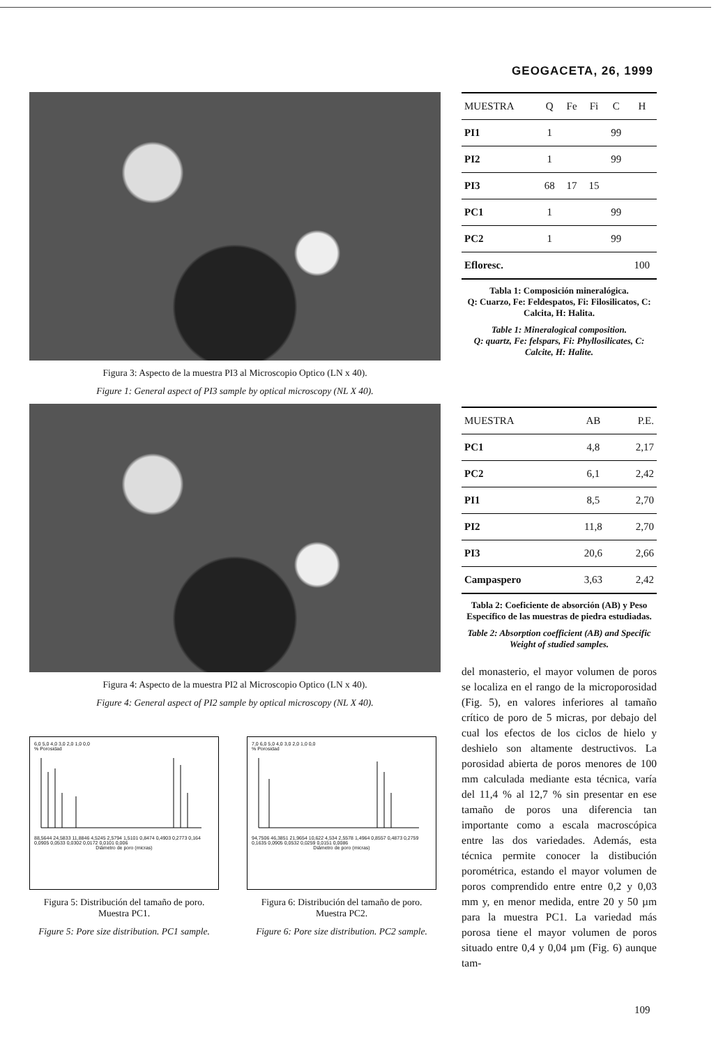GEOGACETA, 26, 1999
Figura 3: Aspecto de la muestra PI3 al Microscopio Optico (LN x 40).
Figure 1: General aspect of PI3 sample by optical microscopy (NL X 40).
Figura 4: Aspecto de la muestra PI2 al Microscopio Optico (LN x 40).
Figure 4: General aspect of PI2 sample by optical microscopy (NL X 40).
6,0 5,0 4,0 3,0 2,0 1,0 0,0
% Porosidad
88,5644 24,5833 11,8846 4,5245 2,5794 1,5101 0,8474 0,4903 0,2773 0,164 0,0905 0,0533 0,0302 0,0172 0,0101 0,006
Diámetro de poro (micras)
Figura 5: Distribución del tamaño de poro. Muestra PC1.
Figure 5: Pore size distribution. PC1 sample.
7,0 6,0 5,0 4,0 3,0 2,0 1,0 0,0
% Porosidad
94,7506 46,3851 21,9654 10,622 4,534 2,5578 1,4964 0,8557 0,4873 0,2759 0,1635 0,0905 0,0532 0,0259 0,0151 0,0086
Diámetro de poro (micras)
Figura 6: Distribución del tamaño de poro. Muestra PC2.
Figure 6: Pore size distribution. PC2 sample.
| MUESTRA | Q | Fe | Fi | C | H |
| --- | --- | --- | --- | --- | --- |
| PI1 | 1 | | | 99 | |
| PI2 | 1 | | | 99 | |
| PI3 | 68 | 17 | 15 | | |
| PC1 | 1 | | | 99 | |
| PC2 | 1 | | | 99 | |
| Efloresc. | | | | | 100 |
Tabla 1: Composición mineralógica.
Q: Cuarzo, Fe: Feldespatos, Fi: Filosilicatos, C: Calcita, H: Halita.
Table 1: Mineralogical composition.
Q: quartz, Fe: felspars, Fi: Phyllosilicates, C: Calcite, H: Halite.
| MUESTRA | AB | P.E. |
| --- | --- | --- |
| PC1 | 4,8 | 2,17 |
| PC2 | 6,1 | 2,42 |
| PI1 | 8,5 | 2,70 |
| PI2 | 11,8 | 2,70 |
| PI3 | 20,6 | 2,66 |
| Campaspero | 3,63 | 2,42 |
Tabla 2: Coeficiente de absorción (AB) y Peso Específico de las muestras de piedra estudiadas.
Table 2: Absorption coefficient (AB) and Specific Weight of studied samples.
del monasterio, el mayor volumen de poros se localiza en el rango de la microporosidad (Fig. 5), en valores inferiores al tamaño crítico de poro de 5 micras, por debajo del cual los efectos de los ciclos de hielo y deshielo son altamente destructivos. La porosidad abierta de poros menores de 100 mm calculada mediante esta técnica, varía del 11,4 % al 12,7 % sin presentar en ese tamaño de poros una diferencia tan importante como a escala macroscópica entre las dos variedades. Además, esta técnica permite conocer la distibución porométrica, estando el mayor volumen de poros comprendido entre entre 0,2 y 0,03 mm y, en menor medida, entre 20 y 50 µm para la muestra PC1. La variedad más porosa tiene el mayor volumen de poros situado entre 0,4 y 0,04 µm (Fig. 6) aunque tam-
109